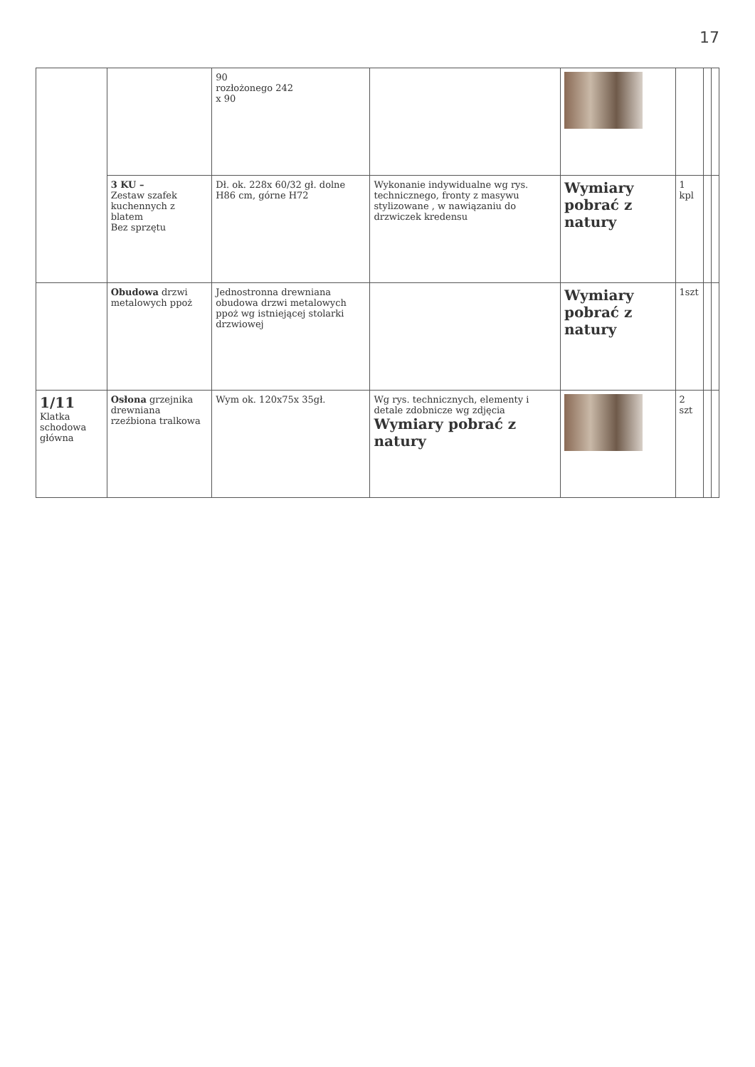17
| | | 90 rozłożonego 242 x 90 | | | | | |
| | 3 KU – Zestaw szafek kuchennych z blatem Bez sprzętu | Dł. ok. 228x 60/32 gł. dolne H86 cm, górne H72 | Wykonanie indywidualne wg rys. technicznego, fronty z masywu stylizowane , w nawiązaniu do drzwiczek kredensu | Wymiary pobrać z natury | 1 kpl | | |
| | Obudowa drzwi metalowych ppoż | Jednostronna drewniana obudowa drzwi metalowych ppoż wg istniejącej stolarki drzwiowej | | Wymiary pobrać z natury | 1szt | | |
| 1/11 Klatka schodowa główna | Osłona grzejnika drewniana rzeźbiona tralkowa | Wym ok. 120x75x 35gł. | Wg rys. technicznych, elementy i detale zdobnicze wg zdjęcia Wymiary pobrać z natury | | 2 szt | | |